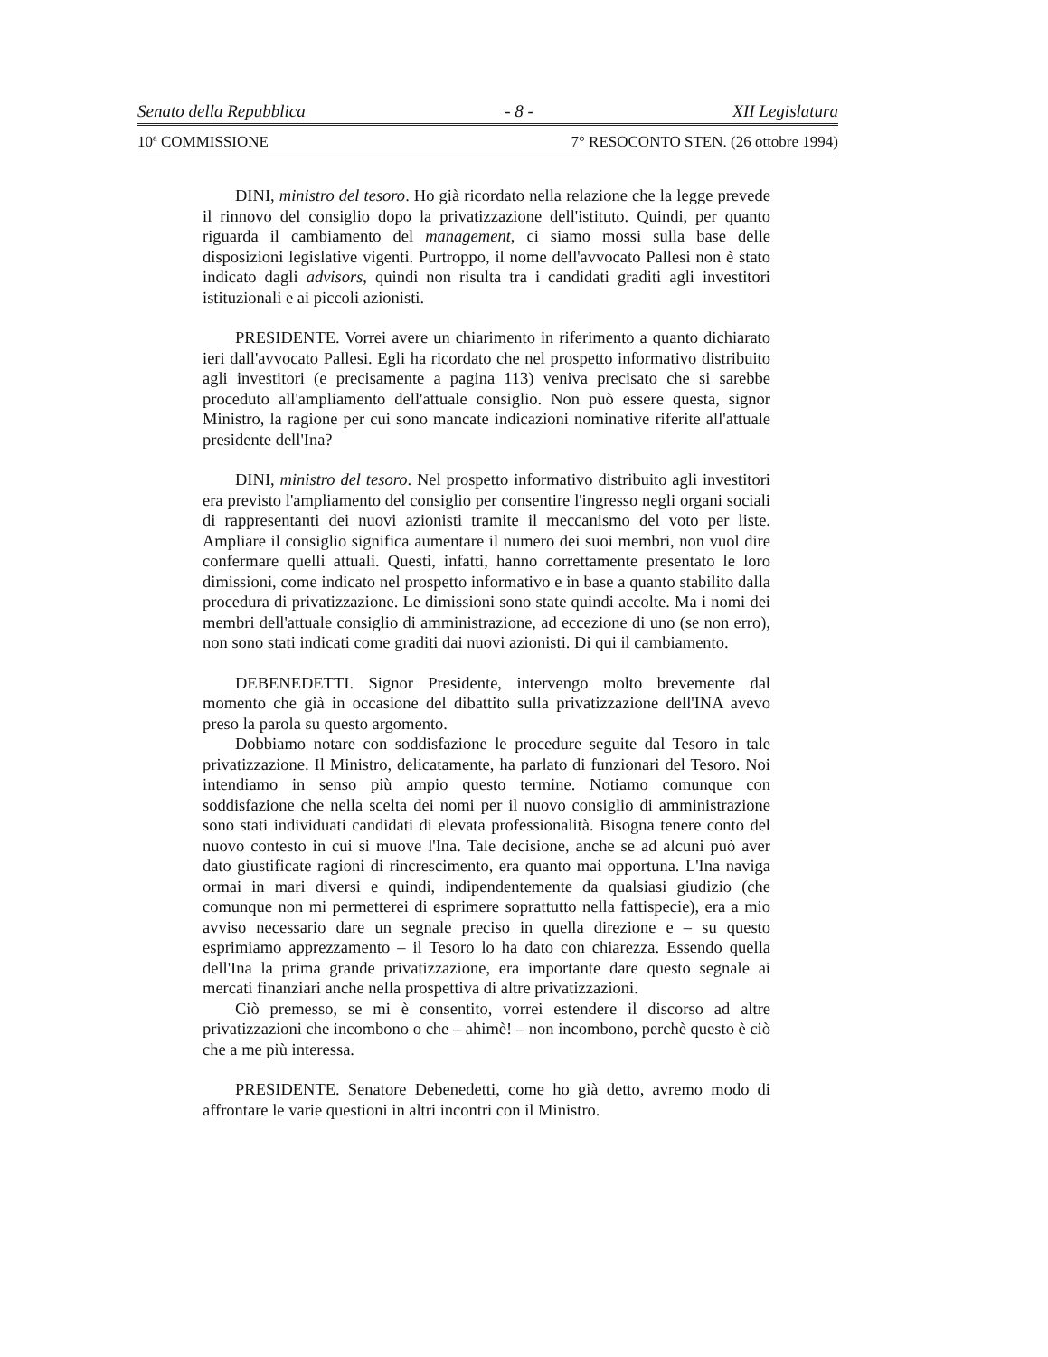Senato della Repubblica - 8 - XII Legislatura
10ª COMMISSIONE 7° RESOCONTO STEN. (26 ottobre 1994)
DINI, ministro del tesoro. Ho già ricordato nella relazione che la legge prevede il rinnovo del consiglio dopo la privatizzazione dell'istituto. Quindi, per quanto riguarda il cambiamento del management, ci siamo mossi sulla base delle disposizioni legislative vigenti. Purtroppo, il nome dell'avvocato Pallesi non è stato indicato dagli advisors, quindi non risulta tra i candidati graditi agli investitori istituzionali e ai piccoli azionisti.
PRESIDENTE. Vorrei avere un chiarimento in riferimento a quanto dichiarato ieri dall'avvocato Pallesi. Egli ha ricordato che nel prospetto informativo distribuito agli investitori (e precisamente a pagina 113) veniva precisato che si sarebbe proceduto all'ampliamento dell'attuale consiglio. Non può essere questa, signor Ministro, la ragione per cui sono mancate indicazioni nominative riferite all'attuale presidente dell'Ina?
DINI, ministro del tesoro. Nel prospetto informativo distribuito agli investitori era previsto l'ampliamento del consiglio per consentire l'ingresso negli organi sociali di rappresentanti dei nuovi azionisti tramite il meccanismo del voto per liste. Ampliare il consiglio significa aumentare il numero dei suoi membri, non vuol dire confermare quelli attuali. Questi, infatti, hanno correttamente presentato le loro dimissioni, come indicato nel prospetto informativo e in base a quanto stabilito dalla procedura di privatizzazione. Le dimissioni sono state quindi accolte. Ma i nomi dei membri dell'attuale consiglio di amministrazione, ad eccezione di uno (se non erro), non sono stati indicati come graditi dai nuovi azionisti. Di qui il cambiamento.
DEBENEDETTI. Signor Presidente, intervengo molto brevemente dal momento che già in occasione del dibattito sulla privatizzazione dell'INA avevo preso la parola su questo argomento.
Dobbiamo notare con soddisfazione le procedure seguite dal Tesoro in tale privatizzazione. Il Ministro, delicatamente, ha parlato di funzionari del Tesoro. Noi intendiamo in senso più ampio questo termine. Notiamo comunque con soddisfazione che nella scelta dei nomi per il nuovo consiglio di amministrazione sono stati individuati candidati di elevata professionalità. Bisogna tenere conto del nuovo contesto in cui si muove l'Ina. Tale decisione, anche se ad alcuni può aver dato giustificate ragioni di rincrescimento, era quanto mai opportuna. L'Ina naviga ormai in mari diversi e quindi, indipendentemente da qualsiasi giudizio (che comunque non mi permetterei di esprimere soprattutto nella fattispecie), era a mio avviso necessario dare un segnale preciso in quella direzione e – su questo esprimiamo apprezzamento – il Tesoro lo ha dato con chiarezza. Essendo quella dell'Ina la prima grande privatizzazione, era importante dare questo segnale ai mercati finanziari anche nella prospettiva di altre privatizzazioni.
Ciò premesso, se mi è consentito, vorrei estendere il discorso ad altre privatizzazioni che incombono o che – ahimè! – non incombono, perchè questo è ciò che a me più interessa.
PRESIDENTE. Senatore Debenedetti, come ho già detto, avremo modo di affrontare le varie questioni in altri incontri con il Ministro.